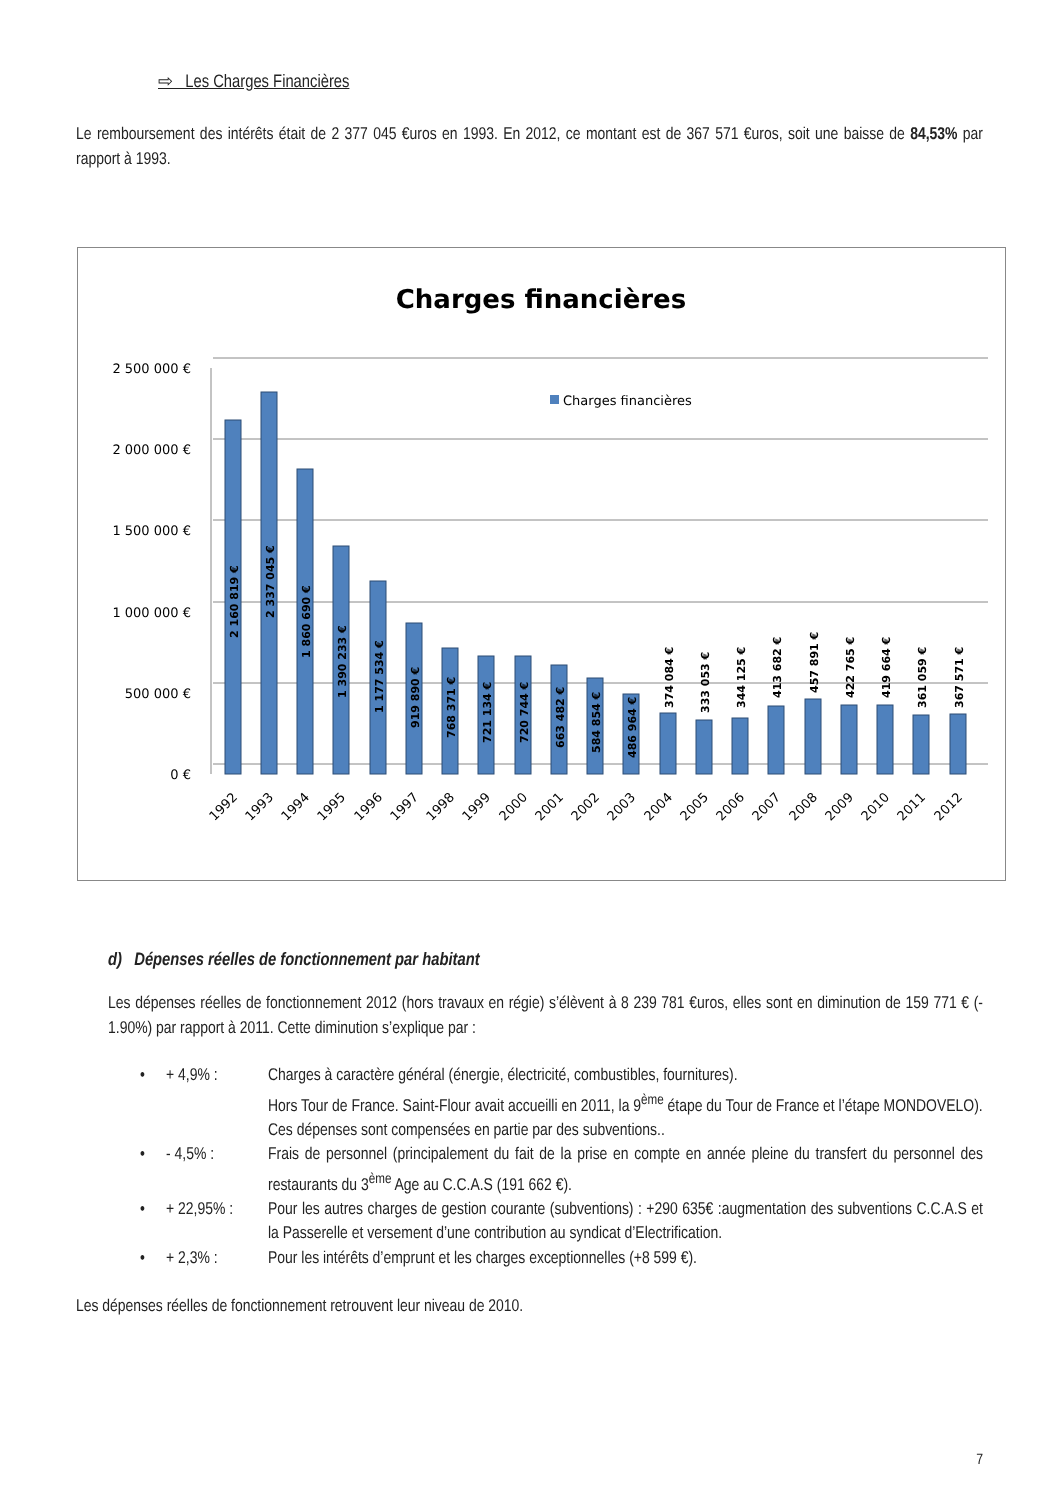⇨ Les Charges Financières
Le remboursement des intérêts était de 2 377 045 €uros en 1993. En 2012, ce montant est de 367 571 €uros, soit une baisse de 84,53% par rapport à 1993.
Charges financières
2 500 000 €
2 000 000 €
1 500 000 €
1 000 000 €
500 000 €
0 €
Charges financières
2 160 819 €
2 337 045 €
1 860 690 €
1 390 233 €
1 177 534 €
919 890 €
768 371 €
721 134 €
720 744 €
663 482 €
584 854 €
486 964 €
374 084 €
333 053 €
344 125 €
413 682 €
457 891 €
422 765 €
419 664 €
361 059 €
367 571 €
1992
1993
1994
1995
1996
1997
1998
1999
2000
2001
2002
2003
2004
2005
2006
2007
2008
2009
2010
2011
2012
d) Dépenses réelles de fonctionnement par habitant
Les dépenses réelles de fonctionnement 2012 (hors travaux en régie) s’élèvent à 8 239 781 €uros, elles sont en diminution de 159 771 € (- 1.90%) par rapport à 2011. Cette diminution s’explique par :
• + 4,9% : Charges à caractère général (énergie, électricité, combustibles, fournitures).
Hors Tour de France. Saint-Flour avait accueilli en 2011, la 9<sup>ème</sup> étape du Tour de France et l’étape MONDOVELO).
Ces dépenses sont compensées en partie par des subventions..
• - 4,5% : Frais de personnel (principalement du fait de la prise en compte en année pleine du transfert du personnel des restaurants du 3<sup>ème</sup> Age au C.C.A.S (191 662 €).
• + 22,95% : Pour les autres charges de gestion courante (subventions) : +290 635€ :augmentation des subventions C.C.A.S et la Passerelle et versement d’une contribution au syndicat d’Electrification.
• + 2,3% : Pour les intérêts d’emprunt et les charges exceptionnelles (+8 599 €).
Les dépenses réelles de fonctionnement retrouvent leur niveau de 2010.
7